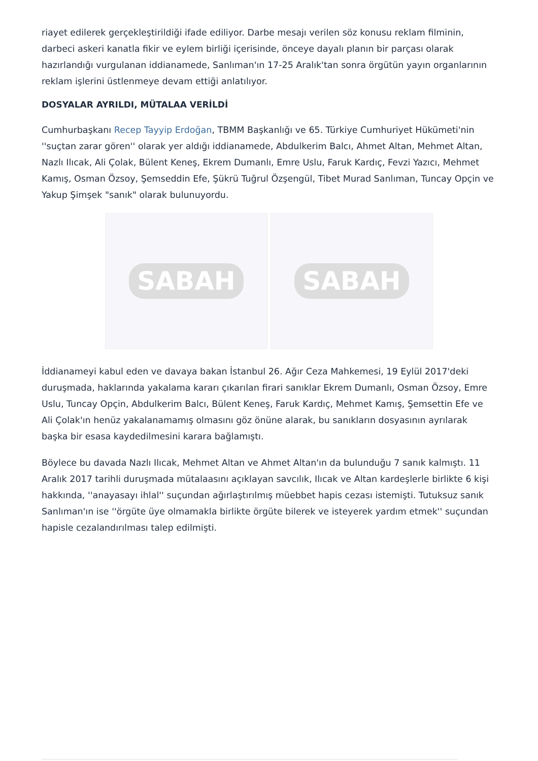riayet edilerek gerçekleştirildiği ifade ediliyor. Darbe mesajı verilen söz konusu reklam filminin, darbeci askeri kanatla fikir ve eylem birliği içerisinde, önceye dayalı planın bir parçası olarak hazırlandığı vurgulanan iddianamede, Sanlıman'ın 17-25 Aralık'tan sonra örgütün yayın organlarının reklam işlerini üstlenmeye devam ettiği anlatılıyor.
DOSYALAR AYRILDI, MÜTALAA VERİLDİ
Cumhurbaşkanı Recep Tayyip Erdoğan, TBMM Başkanlığı ve 65. Türkiye Cumhuriyet Hükümeti'nin ''suçtan zarar gören'' olarak yer aldığı iddianamede, Abdulkerim Balcı, Ahmet Altan, Mehmet Altan, Nazlı Ilıcak, Ali Çolak, Bülent Keneş, Ekrem Dumanlı, Emre Uslu, Faruk Kardıç, Fevzi Yazıcı, Mehmet Kamış, Osman Özsoy, Şemseddin Efe, Şükrü Tuğrul Özşengül, Tibet Murad Sanlıman, Tuncay Opçin ve Yakup Şimşek "sanık" olarak bulunuyordu.
SABAH SABAH
İddianameyi kabul eden ve davaya bakan İstanbul 26. Ağır Ceza Mahkemesi, 19 Eylül 2017'deki duruşmada, haklarında yakalama kararı çıkarılan firari sanıklar Ekrem Dumanlı, Osman Özsoy, Emre Uslu, Tuncay Opçin, Abdulkerim Balcı, Bülent Keneş, Faruk Kardıç, Mehmet Kamış, Şemsettin Efe ve Ali Çolak'ın henüz yakalanamamış olmasını göz önüne alarak, bu sanıkların dosyasının ayrılarak başka bir esasa kaydedilmesini karara bağlamıştı.
Böylece bu davada Nazlı Ilıcak, Mehmet Altan ve Ahmet Altan'ın da bulunduğu 7 sanık kalmıştı. 11 Aralık 2017 tarihli duruşmada mütalaasını açıklayan savcılık, Ilıcak ve Altan kardeşlerle birlikte 6 kişi hakkında, ''anayasayı ihlal'' suçundan ağırlaştırılmış müebbet hapis cezası istemişti. Tutuksuz sanık Sanlıman'ın ise ''örgüte üye olmamakla birlikte örgüte bilerek ve isteyerek yardım etmek'' suçundan hapisle cezalandırılması talep edilmişti.